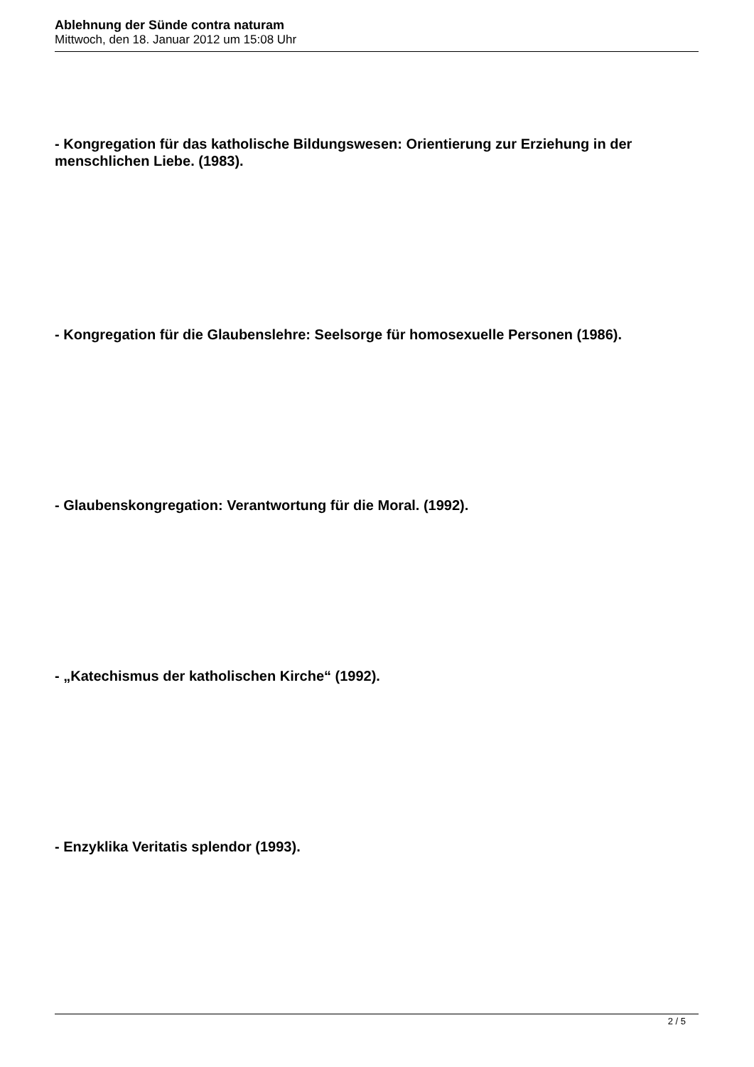Ablehnung der Sünde contra naturam
Mittwoch, den 18. Januar 2012 um 15:08 Uhr
- Kongregation für das katholische Bildungswesen: Orientierung zur Erziehung in der menschlichen Liebe. (1983).
- Kongregation für die Glaubenslehre: Seelsorge für homosexuelle Personen (1986).
- Glaubenskongregation: Verantwortung für die Moral. (1992).
- „Katechismus der katholischen Kirche“ (1992).
- Enzyklika Veritatis splendor (1993).
2 / 5